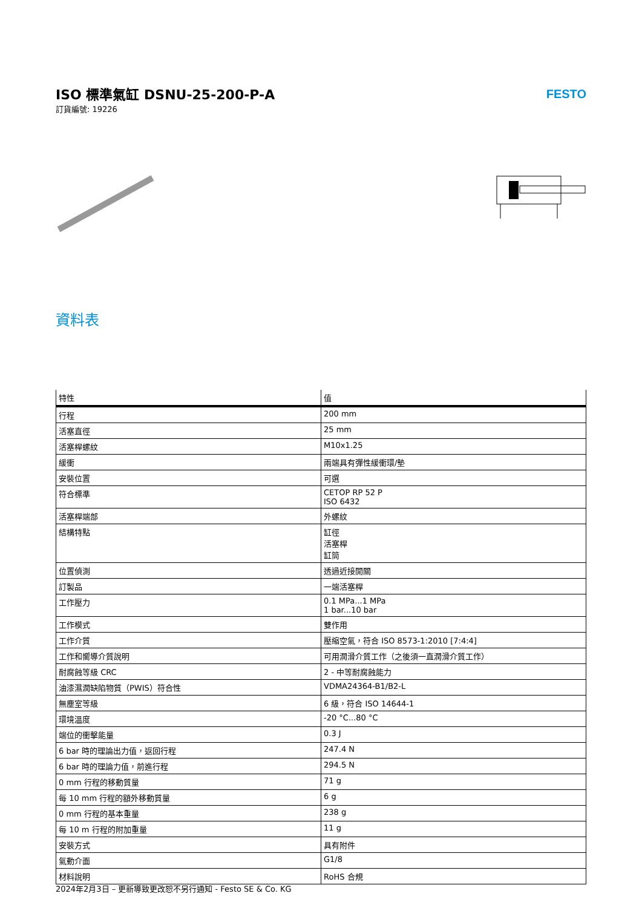ISO 標準氣缸 DSNU-25-200-P-A
訂貨編號: 19226
FESTO
資料表
| 特性 | 值 |
| --- | --- |
| 行程 | 200 mm |
| 活塞直徑 | 25 mm |
| 活塞桿螺紋 | M10x1.25 |
| 緩衝 | 兩端具有彈性緩衝環/墊 |
| 安裝位置 | 可選 |
| 符合標準 | CETOP RP 52 P ISO 6432 |
| 活塞桿端部 | 外螺紋 |
| 結構特點 | 缸徑 活塞桿 缸筒 |
| 位置偵測 | 透過近接開關 |
| 訂製品 | 一端活塞桿 |
| 工作壓力 | 0.1 MPa...1 MPa 1 bar...10 bar |
| 工作模式 | 雙作用 |
| 工作介質 | 壓縮空氣，符合 ISO 8573-1:2010 [7:4:4] |
| 工作和嚮導介質說明 | 可用潤滑介質工作（之後須一直潤滑介質工作） |
| 耐腐蝕等級 CRC | 2 - 中等耐腐蝕能力 |
| 油漆濕潤缺陷物質（PWIS）符合性 | VDMA24364-B1/B2-L |
| 無塵室等級 | 6 級，符合 ISO 14644-1 |
| 環境溫度 | -20 °C...80 °C |
| 端位的衝擊能量 | 0.3 J |
| 6 bar 時的理論出力值，返回行程 | 247.4 N |
| 6 bar 時的理論力值，前進行程 | 294.5 N |
| 0 mm 行程的移動質量 | 71 g |
| 每 10 mm 行程的額外移動質量 | 6 g |
| 0 mm 行程的基本重量 | 238 g |
| 每 10 m 行程的附加重量 | 11 g |
| 安裝方式 | 具有附件 |
| 氣動介面 | G1/8 |
| 材料說明 | RoHS 合規 |
2024年2月3日 – 更新導致更改恕不另行通知 - Festo SE & Co. KG